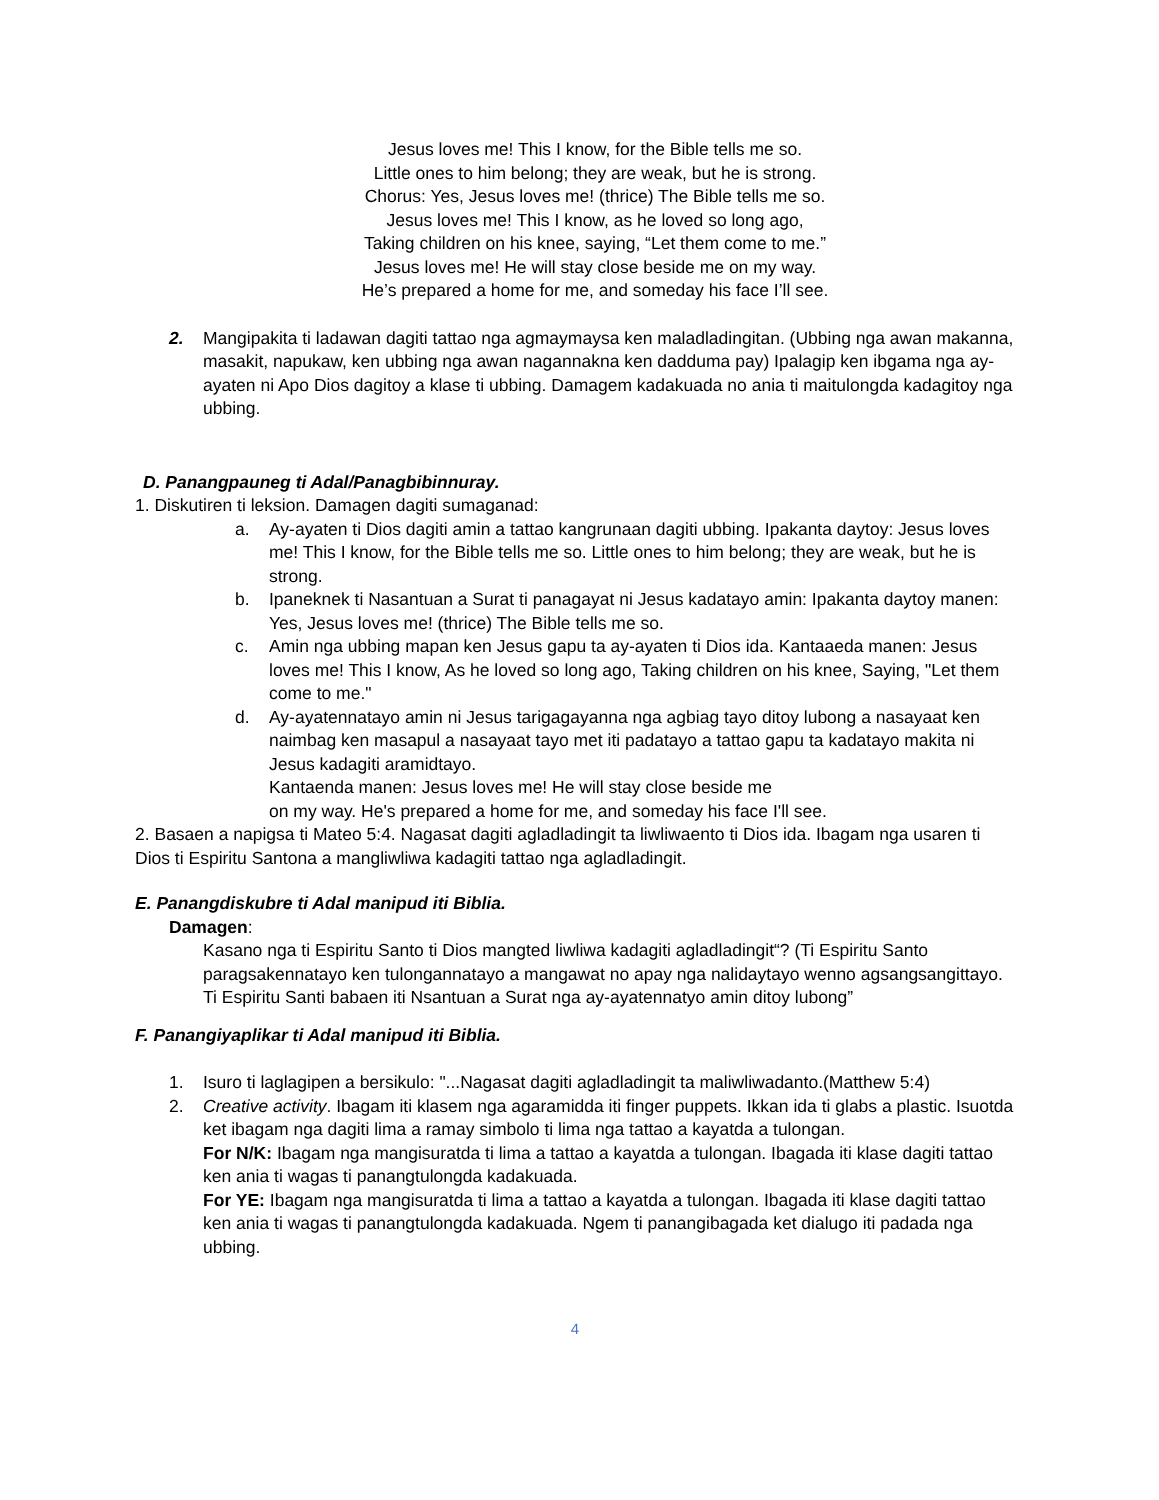Jesus loves me! This I know, for the Bible tells me so.
Little ones to him belong; they are weak, but he is strong.
Chorus: Yes, Jesus loves me! (thrice) The Bible tells me so.
Jesus loves me! This I know, as he loved so long ago,
Taking children on his knee, saying, “Let them come to me.”
Jesus loves me! He will stay close beside me on my way.
He’s prepared a home for me, and someday his face I’ll see.
2. Mangipakita ti ladawan dagiti tattao nga agmaymaysa ken maladladingitan. (Ubbing nga awan makanna, masakit, napukaw, ken ubbing nga awan nagannakna ken dadduma pay) Ipalagip ken ibgama nga ay-ayaten ni Apo Dios dagitoy a klase ti ubbing. Damagem kadakuada no ania ti maitulongda kadagitoy nga ubbing.
D. Panangpauneg ti Adal/Panagbibinnuray.
1. Diskutiren ti leksion. Damagen dagiti sumaganad:
a. Ay-ayaten ti Dios dagiti amin a tattao kangrunaan dagiti ubbing. Ipakanta daytoy: Jesus loves me! This I know, for the Bible tells me so. Little ones to him belong; they are weak, but he is strong.
b. Ipaneknek ti Nasantuan a Surat ti panagayat ni Jesus kadatayo amin: Ipakanta daytoy manen: Yes, Jesus loves me! (thrice) The Bible tells me so.
c. Amin nga ubbing mapan ken Jesus gapu ta ay-ayaten ti Dios ida. Kantaaeda manen: Jesus loves me! This I know, As he loved so long ago, Taking children on his knee, Saying, "Let them come to me."
d. Ay-ayatennatayo amin ni Jesus tarigagayanna nga agbiag tayo ditoy lubong a nasayaat ken naimbag ken masapul a nasayaat tayo met iti padatayo a tattao gapu ta kadatayo makita ni Jesus kadagiti aramidtayo.
Kantaenda manen: Jesus loves me! He will stay close beside me
on my way. He's prepared a home for me, and someday his face I'll see.
2. Basaen a napigsa ti Mateo 5:4. Nagasat dagiti agladladingit ta liwliwaento ti Dios ida. Ibagam nga usaren ti Dios ti Espiritu Santona a mangliwliwa kadagiti tattao nga agladladingit.
E. Panangdiskubre ti Adal manipud iti Biblia.
Damagen:
Kasano nga ti Espiritu Santo ti Dios mangted liwliwa kadagiti agladladingit“? (Ti Espiritu Santo paragsakennatayo ken tulongannatayo a mangawat no apay nga nalidaytayo wenno agsangsangittayo. Ti Espiritu Santi babaen iti Nsantuan a Surat nga ay-ayatennatyo amin ditoy lubong”
F. Panangiyaplikar ti Adal manipud iti Biblia.
1. Isuro ti laglagipen a bersikulo: "...Nagasat dagiti agladladingit ta maliwliwadanto.(Matthew 5:4)
2. Creative activity. Ibagam iti klasem nga agaramidda iti finger puppets. Ikkan ida ti glabs a plastic. Isuotda ket ibagam nga dagiti lima a ramay simbolo ti lima nga tattao a kayatda a tulongan.
For N/K: Ibagam nga mangisuratda ti lima a tattao a kayatda a tulongan. Ibagada iti klase dagiti tattao ken ania ti wagas ti panangtulongda kadakuada.
For YE: Ibagam nga mangisuratda ti lima a tattao a kayatda a tulongan. Ibagada iti klase dagiti tattao ken ania ti wagas ti panangtulongda kadakuada. Ngem ti panangibagada ket dialugo iti padada nga ubbing.
4